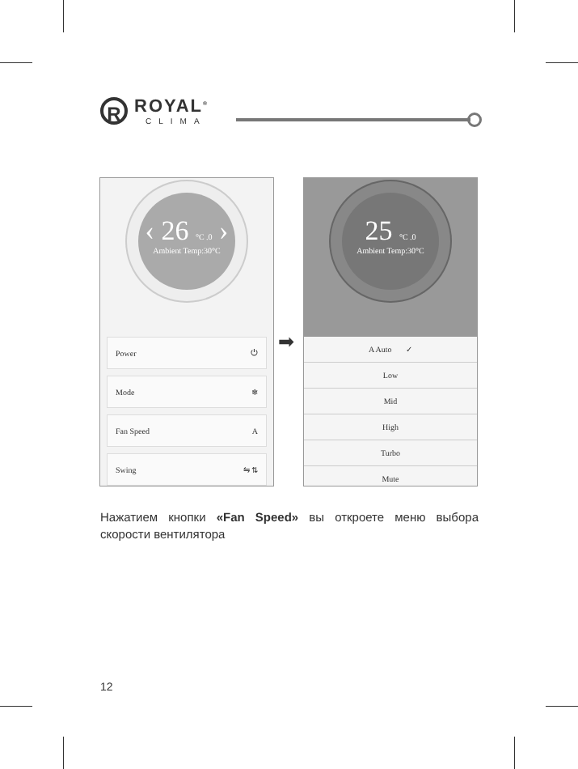R
ROYAL<sup>®</sup>
CLIMA
‹ 26 °C .0 ›
Ambient Temp:30°C
Power ⏻
Mode ❄
Fan Speed A
Swing ⇋ ⇅
➡
25 °C .0
Ambient Temp:30°C
A Auto ✓
Low
Mid
High
Turbo
Mute
Нажатием кнопки «Fan Speed» вы откроете меню выбора скорости вентилятора
12